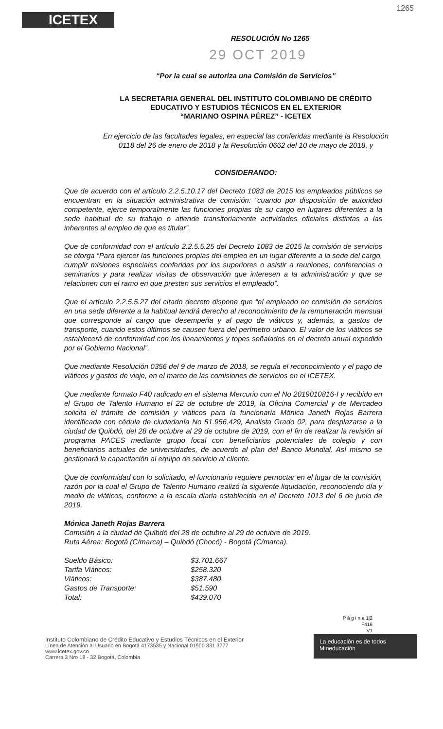ICETEX
1265
RESOLUCIÓN No 1265
29 OCT 2019
“Por la cual se autoriza una Comisión de Servicios”
LA SECRETARIA GENERAL DEL INSTITUTO COLOMBIANO DE CRÉDITO
EDUCATIVO Y ESTUDIOS TÉCNICOS EN EL EXTERIOR
“MARIANO OSPINA PÉREZ” - ICETEX
En ejercicio de las facultades legales, en especial las conferidas mediante la Resolución
0118 del 26 de enero de 2018 y la Resolución 0662 del 10 de mayo de 2018, y
CONSIDERANDO:
Que de acuerdo con el artículo 2.2.5.10.17 del Decreto 1083 de 2015 los empleados públicos se encuentran en la situación administrativa de comisión: “cuando por disposición de autoridad competente, ejerce temporalmente las funciones propias de su cargo en lugares diferentes a la sede habitual de su trabajo o atiende transitoriamente actividades oficiales distintas a las inherentes al empleo de que es titular”.
Que de conformidad con el artículo 2.2.5.5.25 del Decreto 1083 de 2015 la comisión de servicios se otorga “Para ejercer las funciones propias del empleo en un lugar diferente a la sede del cargo, cumplir misiones especiales conferidas por los superiores o asistir a reuniones, conferencias o seminarios y para realizar visitas de observación que interesen a la administración y que se relacionen con el ramo en que presten sus servicios el empleado”.
Que el artículo 2.2.5.5.27 del citado decreto dispone que “el empleado en comisión de servicios en una sede diferente a la habitual tendrá derecho al reconocimiento de la remuneración mensual que corresponde al cargo que desempeña y al pago de viáticos y, además, a gastos de transporte, cuando estos últimos se causen fuera del perímetro urbano. El valor de los viáticos se establecerá de conformidad con los lineamientos y topes señalados en el decreto anual expedido por el Gobierno Nacional”.
Que mediante Resolución 0356 del 9 de marzo de 2018, se regula el reconocimiento y el pago de viáticos y gastos de viaje, en el marco de las comisiones de servicios en el ICETEX.
Que mediante formato F40 radicado en el sistema Mercurio con el No 2019010816-I y recibido en el Grupo de Talento Humano el 22 de octubre de 2019, la Oficina Comercial y de Mercadeo solicita el trámite de comisión y viáticos para la funcionaria Mónica Janeth Rojas Barrera identificada con cédula de ciudadanía No 51.956.429, Analista Grado 02, para desplazarse a la ciudad de Quibdó, del 28 de octubre al 29 de octubre de 2019, con el fin de realizar la revisión al programa PACES mediante grupo focal con beneficiarios potenciales de colegio y con beneficiarios actuales de universidades, de acuerdo al plan del Banco Mundial. Así mismo se gestionará la capacitación al equipo de servicio al cliente.
Que de conformidad con lo solicitado, el funcionario requiere pernoctar en el lugar de la comisión, razón por la cual el Grupo de Talento Humano realizó la siguiente liquidación, reconociendo día y medio de viáticos, conforme a la escala diaria establecida en el Decreto 1013 del 6 de junio de 2019.
Mónica Janeth Rojas Barrera
Comisión a la ciudad de Quibdó del 28 de octubre al 29 de octubre de 2019.
Ruta Aérea: Bogotá (C/marca) – Quibdó (Chocó) - Bogotá (C/marca).
| Sueldo Básico: | $3.701.667 |
| Tarifa Viáticos: | $258.320 |
| Viáticos: | $387.480 |
| Gastos de Transporte: | $51.590 |
| Total: | $439.070 |
P á g i n a 1|2
F416
V1
Instituto Colombiano de Crédito Educativo y Estudios Técnicos en el Exterior
Línea de Atención al Usuario en Bogotá 4173535 y Nacional 01900 331 3777
www.icetex.gov.co
Carrera 3 Nro 18 - 32 Bogotá, Colombia
La educación es de todos Mineducación